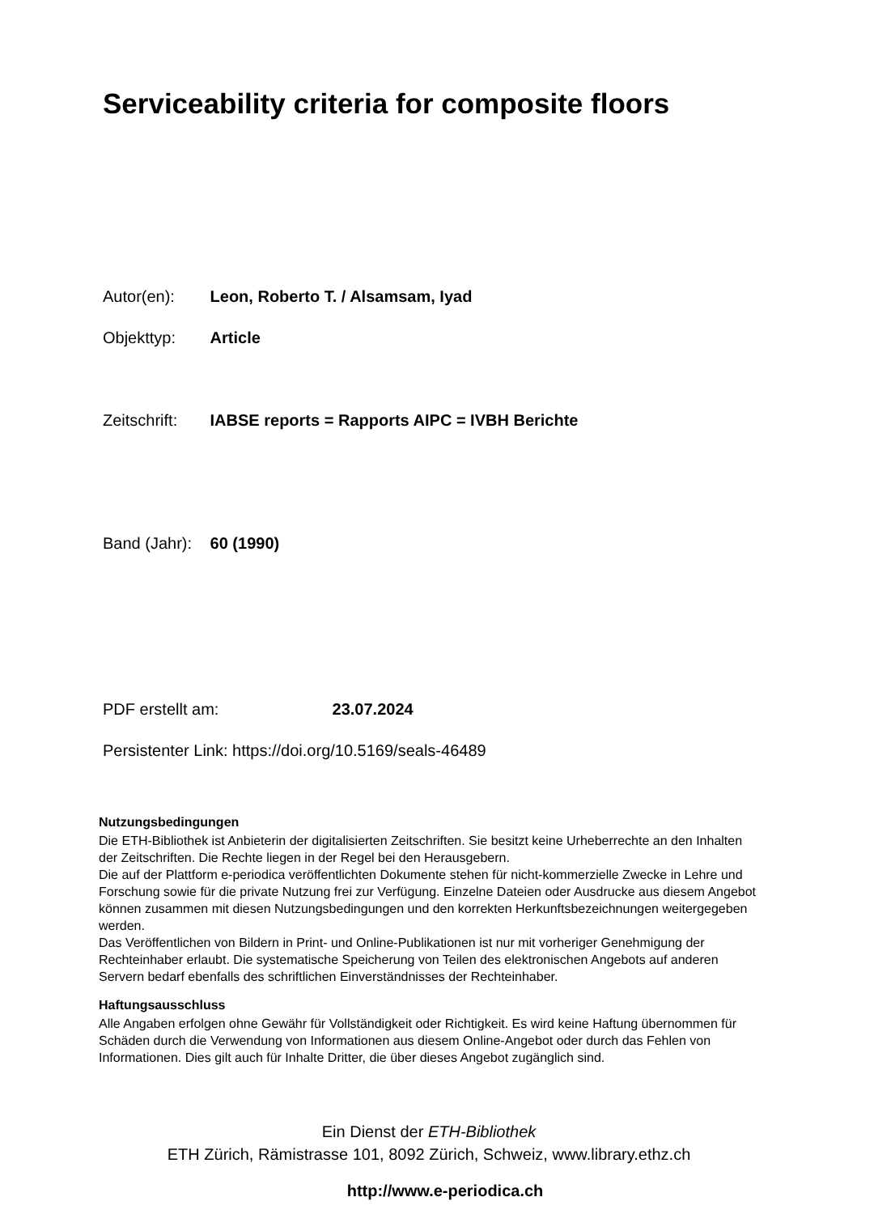Serviceability criteria for composite floors
Autor(en): Leon, Roberto T. / Alsamsam, Iyad
Objekttyp: Article
Zeitschrift: IABSE reports = Rapports AIPC = IVBH Berichte
Band (Jahr): 60 (1990)
PDF erstellt am: 23.07.2024
Persistenter Link: https://doi.org/10.5169/seals-46489
Nutzungsbedingungen
Die ETH-Bibliothek ist Anbieterin der digitalisierten Zeitschriften. Sie besitzt keine Urheberrechte an den Inhalten der Zeitschriften. Die Rechte liegen in der Regel bei den Herausgebern.
Die auf der Plattform e-periodica veröffentlichten Dokumente stehen für nicht-kommerzielle Zwecke in Lehre und Forschung sowie für die private Nutzung frei zur Verfügung. Einzelne Dateien oder Ausdrucke aus diesem Angebot können zusammen mit diesen Nutzungsbedingungen und den korrekten Herkunftsbezeichnungen weitergegeben werden.
Das Veröffentlichen von Bildern in Print- und Online-Publikationen ist nur mit vorheriger Genehmigung der Rechteinhaber erlaubt. Die systematische Speicherung von Teilen des elektronischen Angebots auf anderen Servern bedarf ebenfalls des schriftlichen Einverständnisses der Rechteinhaber.
Haftungsausschluss
Alle Angaben erfolgen ohne Gewähr für Vollständigkeit oder Richtigkeit. Es wird keine Haftung übernommen für Schäden durch die Verwendung von Informationen aus diesem Online-Angebot oder durch das Fehlen von Informationen. Dies gilt auch für Inhalte Dritter, die über dieses Angebot zugänglich sind.
Ein Dienst der ETH-Bibliothek
ETH Zürich, Rämistrasse 101, 8092 Zürich, Schweiz, www.library.ethz.ch
http://www.e-periodica.ch